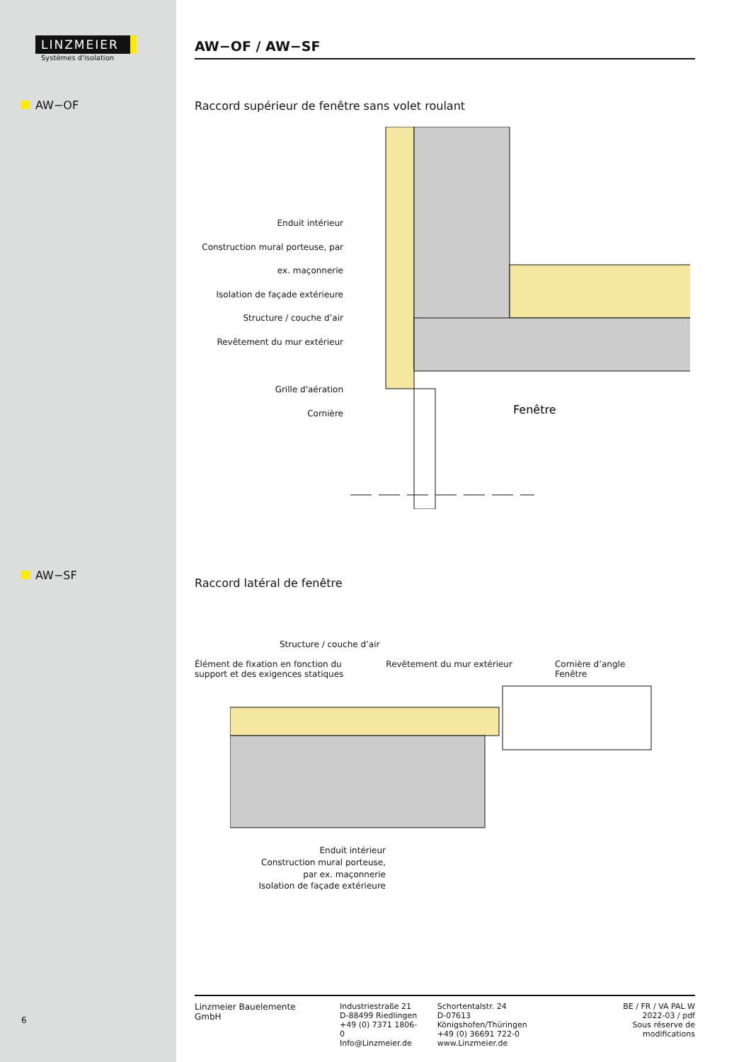LINZMEIER
Systèmes d'isolation
AW−OF
AW−SF
6
AW−OF / AW−SF
Raccord supérieur de fenêtre sans volet roulant
Enduit intérieur
Construction mural porteuse, par ex. maçonnerie
Isolation de façade extérieure
Structure / couche d’air
Revêtement du mur extérieur
Grille d'aération
Cornière
Fenêtre
Raccord latéral de fenêtre
Structure / couche d’air
Élément de fixation en fonction du
support et des exigences statiques
Revêtement du mur extérieur Cornière d’angle
Fenêtre
Enduit intérieur
Construction mural porteuse,
par ex. maçonnerie
Isolation de façade extérieure
Linzmeier Bauelemente GmbH Industriestraße 21
D-88499 Riedlingen
+49 (0) 7371 1806-0
Info@Linzmeier.de
Schortentalstr. 24
D-07613 Königshofen/Thüringen
+49 (0) 36691 722-0
www.Linzmeier.de
BE / FR / VA PAL W
2022-03 / pdf
Sous réserve de modifications